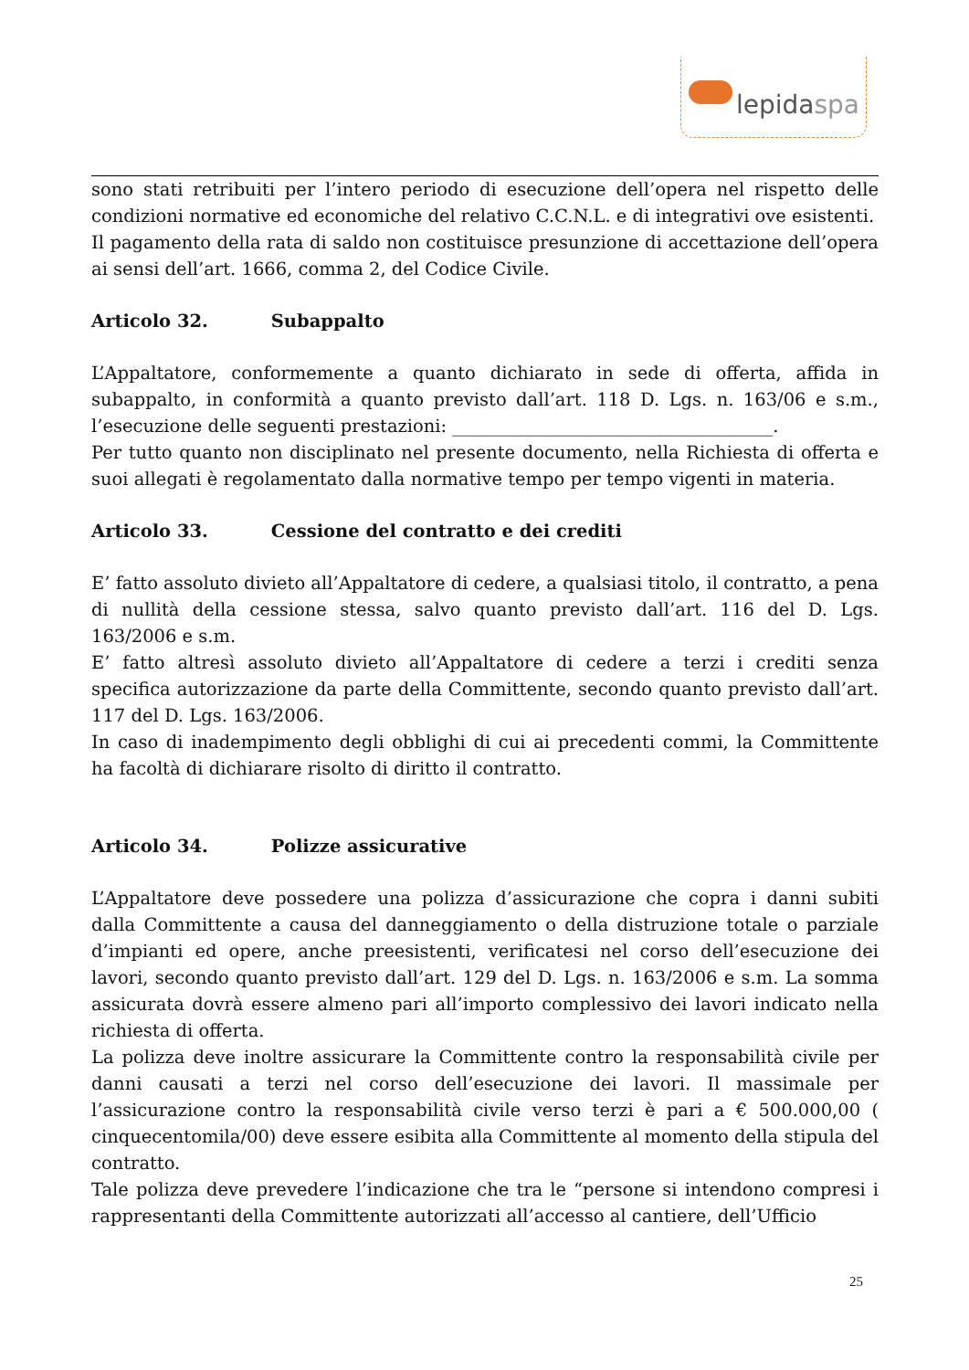lepidaspa
sono stati retribuiti per l’intero periodo di esecuzione dell’opera nel rispetto delle condizioni normative ed economiche del relativo C.C.N.L. e di integrativi ove esistenti.
Il pagamento della rata di saldo non costituisce presunzione di accettazione dell’opera ai sensi dell’art. 1666, comma 2, del Codice Civile.
Articolo 32. Subappalto
L’Appaltatore, conformemente a quanto dichiarato in sede di offerta, affida in subappalto, in conformità a quanto previsto dall’art. 118 D. Lgs. n. 163/06 e s.m., l’esecuzione delle seguenti prestazioni: ____________________________________.
Per tutto quanto non disciplinato nel presente documento, nella Richiesta di offerta e suoi allegati è regolamentato dalla normative tempo per tempo vigenti in materia.
Articolo 33. Cessione del contratto e dei crediti
E’ fatto assoluto divieto all’Appaltatore di cedere, a qualsiasi titolo, il contratto, a pena di nullità della cessione stessa, salvo quanto previsto dall’art. 116 del D. Lgs. 163/2006 e s.m.
E’ fatto altresì assoluto divieto all’Appaltatore di cedere a terzi i crediti senza specifica autorizzazione da parte della Committente, secondo quanto previsto dall’art. 117 del D. Lgs. 163/2006.
In caso di inadempimento degli obblighi di cui ai precedenti commi, la Committente ha facoltà di dichiarare risolto di diritto il contratto.
Articolo 34. Polizze assicurative
L’Appaltatore deve possedere una polizza d’assicurazione che copra i danni subiti dalla Committente a causa del danneggiamento o della distruzione totale o parziale d’impianti ed opere, anche preesistenti, verificatesi nel corso dell’esecuzione dei lavori, secondo quanto previsto dall’art. 129 del D. Lgs. n. 163/2006 e s.m. La somma assicurata dovrà essere almeno pari all’importo complessivo dei lavori indicato nella richiesta di offerta.
La polizza deve inoltre assicurare la Committente contro la responsabilità civile per danni causati a terzi nel corso dell’esecuzione dei lavori. Il massimale per l’assicurazione contro la responsabilità civile verso terzi è pari a € 500.000,00 ( cinquecentomila/00) deve essere esibita alla Committente al momento della stipula del contratto.
Tale polizza deve prevedere l’indicazione che tra le “persone si intendono compresi i rappresentanti della Committente autorizzati all’accesso al cantiere, dell’Ufficio
25